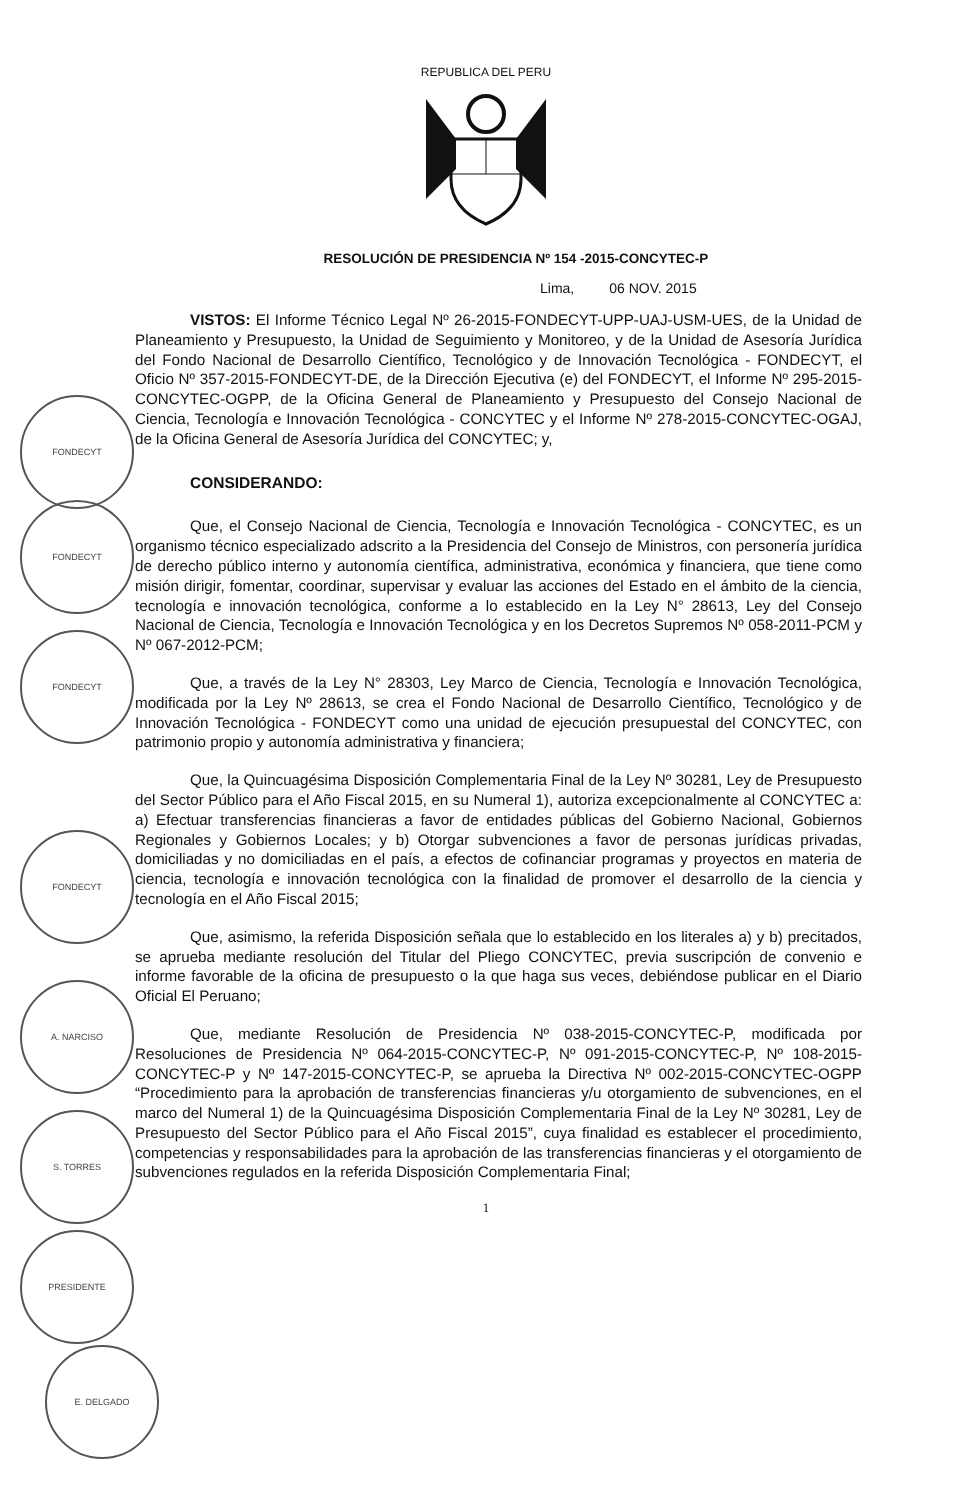REPUBLICA DEL PERU
RESOLUCIÓN DE PRESIDENCIA Nº 154 -2015-CONCYTEC-P
Lima, 06 NOV. 2015
VISTOS: El Informe Técnico Legal Nº 26-2015-FONDECYT-UPP-UAJ-USM-UES, de la Unidad de Planeamiento y Presupuesto, la Unidad de Seguimiento y Monitoreo, y de la Unidad de Asesoría Jurídica del Fondo Nacional de Desarrollo Científico, Tecnológico y de Innovación Tecnológica - FONDECYT, el Oficio Nº 357-2015-FONDECYT-DE, de la Dirección Ejecutiva (e) del FONDECYT, el Informe Nº 295-2015-CONCYTEC-OGPP, de la Oficina General de Planeamiento y Presupuesto del Consejo Nacional de Ciencia, Tecnología e Innovación Tecnológica - CONCYTEC y el Informe Nº 278-2015-CONCYTEC-OGAJ, de la Oficina General de Asesoría Jurídica del CONCYTEC; y,
CONSIDERANDO:
Que, el Consejo Nacional de Ciencia, Tecnología e Innovación Tecnológica - CONCYTEC, es un organismo técnico especializado adscrito a la Presidencia del Consejo de Ministros, con personería jurídica de derecho público interno y autonomía científica, administrativa, económica y financiera, que tiene como misión dirigir, fomentar, coordinar, supervisar y evaluar las acciones del Estado en el ámbito de la ciencia, tecnología e innovación tecnológica, conforme a lo establecido en la Ley N° 28613, Ley del Consejo Nacional de Ciencia, Tecnología e Innovación Tecnológica y en los Decretos Supremos Nº 058-2011-PCM y Nº 067-2012-PCM;
Que, a través de la Ley N° 28303, Ley Marco de Ciencia, Tecnología e Innovación Tecnológica, modificada por la Ley Nº 28613, se crea el Fondo Nacional de Desarrollo Científico, Tecnológico y de Innovación Tecnológica - FONDECYT como una unidad de ejecución presupuestal del CONCYTEC, con patrimonio propio y autonomía administrativa y financiera;
Que, la Quincuagésima Disposición Complementaria Final de la Ley Nº 30281, Ley de Presupuesto del Sector Público para el Año Fiscal 2015, en su Numeral 1), autoriza excepcionalmente al CONCYTEC a: a) Efectuar transferencias financieras a favor de entidades públicas del Gobierno Nacional, Gobiernos Regionales y Gobiernos Locales; y b) Otorgar subvenciones a favor de personas jurídicas privadas, domiciliadas y no domiciliadas en el país, a efectos de cofinanciar programas y proyectos en materia de ciencia, tecnología e innovación tecnológica con la finalidad de promover el desarrollo de la ciencia y tecnología en el Año Fiscal 2015;
Que, asimismo, la referida Disposición señala que lo establecido en los literales a) y b) precitados, se aprueba mediante resolución del Titular del Pliego CONCYTEC, previa suscripción de convenio e informe favorable de la oficina de presupuesto o la que haga sus veces, debiéndose publicar en el Diario Oficial El Peruano;
Que, mediante Resolución de Presidencia Nº 038-2015-CONCYTEC-P, modificada por Resoluciones de Presidencia Nº 064-2015-CONCYTEC-P, Nº 091-2015-CONCYTEC-P, Nº 108-2015-CONCYTEC-P y Nº 147-2015-CONCYTEC-P, se aprueba la Directiva Nº 002-2015-CONCYTEC-OGPP “Procedimiento para la aprobación de transferencias financieras y/u otorgamiento de subvenciones, en el marco del Numeral 1) de la Quincuagésima Disposición Complementaria Final de la Ley Nº 30281, Ley de Presupuesto del Sector Público para el Año Fiscal 2015”, cuya finalidad es establecer el procedimiento, competencias y responsabilidades para la aprobación de las transferencias financieras y el otorgamiento de subvenciones regulados en la referida Disposición Complementaria Final;
1
FONDECYT
FONDECYT
FONDECYT
FONDECYT
A. NARCISO
S. TORRES
PRESIDENTE
E. DELGADO